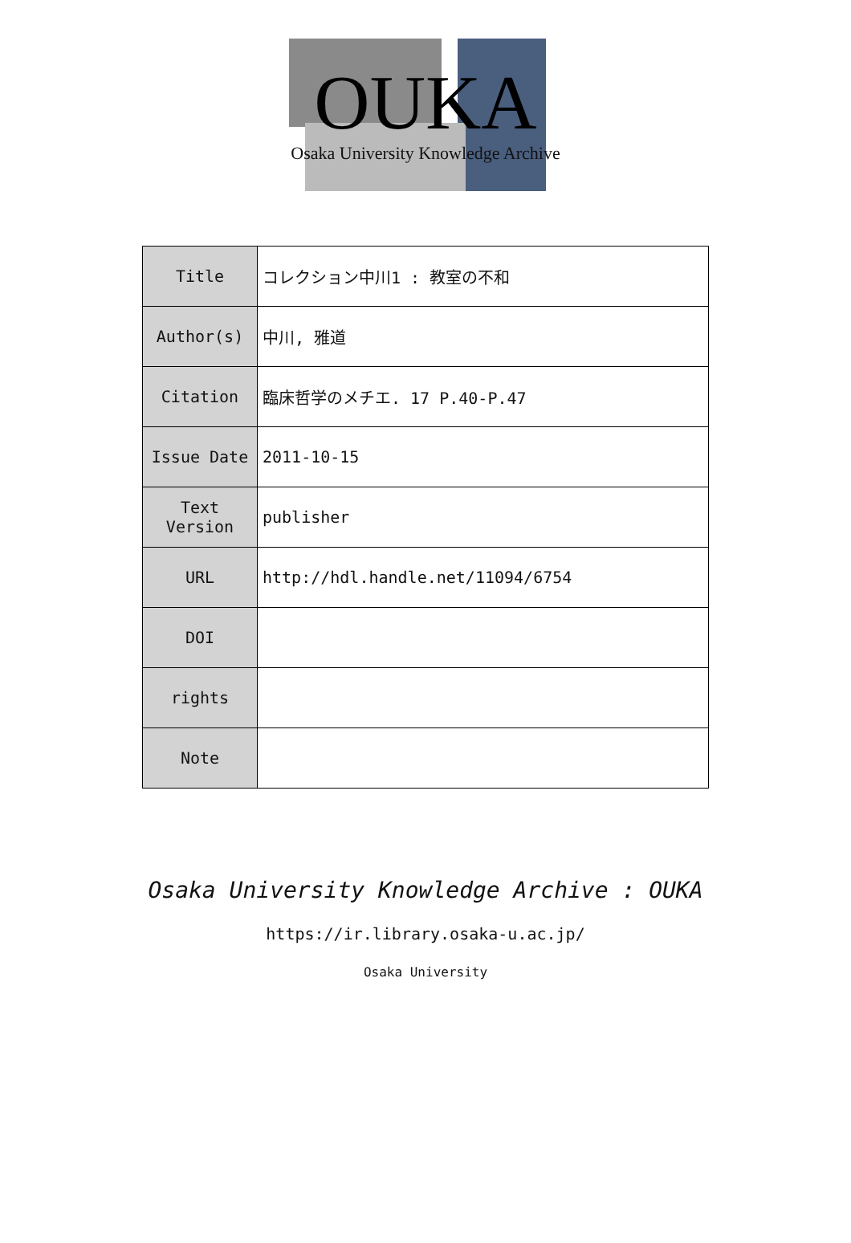OUKA
Osaka University Knowledge Archive
| Title | コレクション中川1 : 教室の不和 |
| Author(s) | 中川, 雅道 |
| Citation | 臨床哲学のメチエ. 17 P.40-P.47 |
| Issue Date | 2011-10-15 |
| Text Version | publisher |
| URL | http://hdl.handle.net/11094/6754 |
| DOI | |
| rights | |
| Note | |
Osaka University Knowledge Archive : OUKA
https://ir.library.osaka-u.ac.jp/
Osaka University